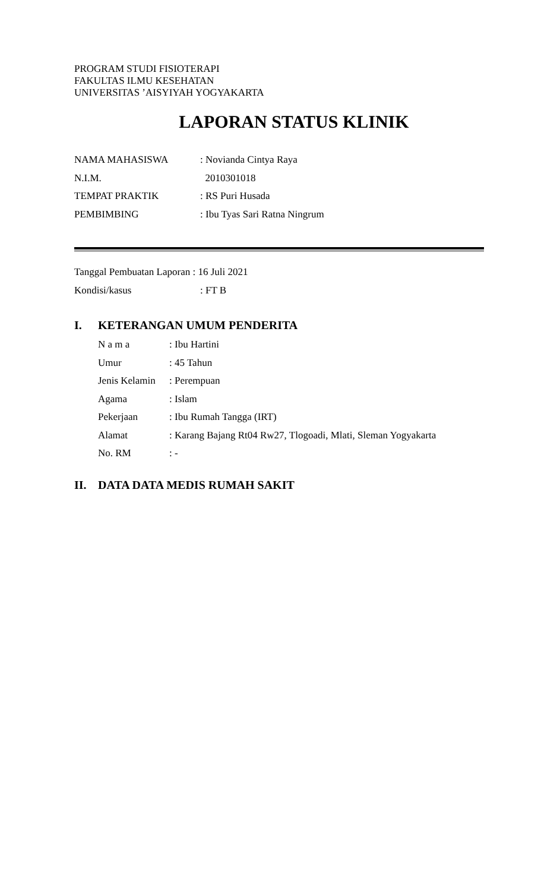PROGRAM STUDI FISIOTERAPI
FAKULTAS ILMU KESEHATAN
UNIVERSITAS ’AISYIYAH YOGYAKARTA
LAPORAN STATUS KLINIK
NAMA MAHASISWA : Novianda Cintya Raya
N.I.M. 2010301018
TEMPAT PRAKTIK : RS Puri Husada
PEMBIMBING : Ibu Tyas Sari Ratna Ningrum
Tanggal Pembuatan Laporan : 16 Juli 2021
Kondisi/kasus : FT B
I. KETERANGAN UMUM PENDERITA
N a m a : Ibu Hartini
Umur : 45 Tahun
Jenis Kelamin
: Perempuan
Agama : Islam
Pekerjaan : Ibu Rumah Tangga (IRT)
Alamat : Karang Bajang Rt04 Rw27, Tlogoadi, Mlati, Sleman Yogyakarta
No. RM : -
II. DATA DATA MEDIS RUMAH SAKIT